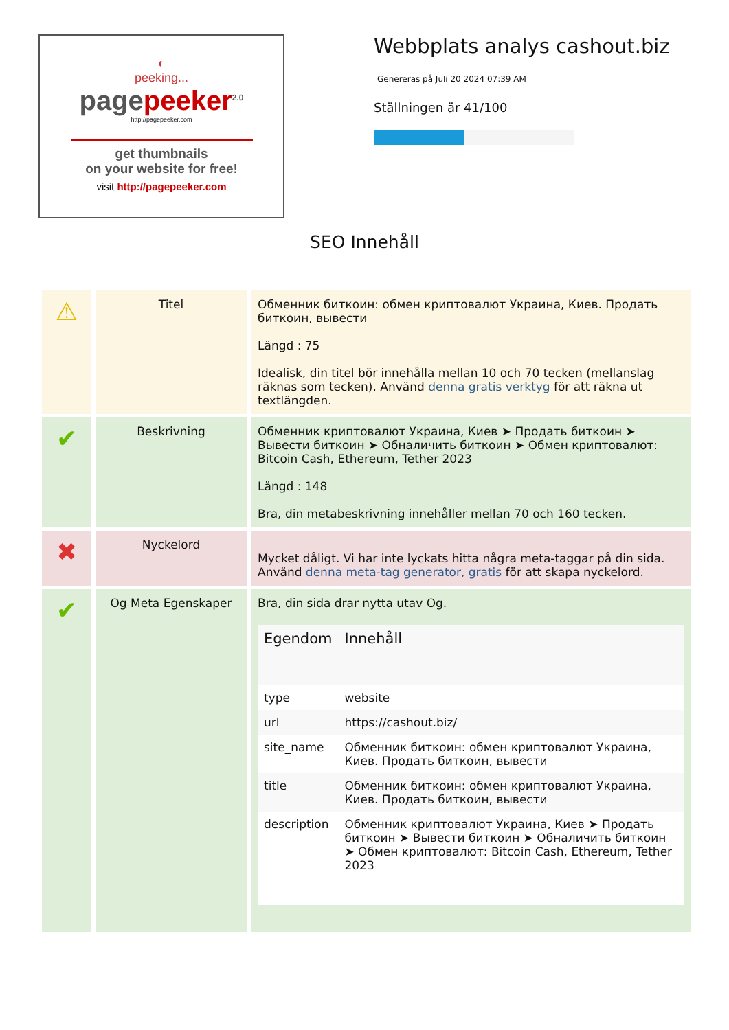◐
peeking...
pagepeeker<sup>2.0</sup>
http://pagepeeker.com
get thumbnails
on your website for free!
visit http://pagepeeker.com
Webbplats analys cashout.biz
Genereras på Juli 20 2024 07:39 AM
Ställningen är 41/100
SEO Innehåll
| ⚠ | Titel | Обменник биткоин: обмен криптовалют Украина, Киев. Продать биткоин, вывести Längd : 75 Idealisk, din titel bör innehålla mellan 10 och 70 tecken (mellanslag räknas som tecken). Använd denna gratis verktyg för att räkna ut textlängden. |
| ✔ | Beskrivning | Обменник криптовалют Украина, Киев ➤ Продать биткоин ➤ Вывести биткоин ➤ Обналичить биткоин ➤ Обмен криптовалют: Bitcoin Cash, Ethereum, Tether 2023 Längd : 148 Bra, din metabeskrivning innehåller mellan 70 och 160 tecken. |
| ✖ | Nyckelord | Mycket dåligt. Vi har inte lyckats hitta några meta-taggar på din sida. Använd denna meta-tag generator, gratis för att skapa nyckelord. |
| ✔ | Og Meta Egenskaper | Bra, din sida drar nytta utav Og. / Egendom / Innehåll / / --- / --- / / type / website / / url / https://cashout.biz/ / / site_name / Обменник биткоин: обмен криптовалют Украина, Киев. Продать биткоин, вывести / / title / Обменник биткоин: обмен криптовалют Украина, Киев. Продать биткоин, вывести / / description / Обменник криптовалют Украина, Киев ➤ Продать биткоин ➤ Вывести биткоин ➤ Обналичить биткоин ➤ Обмен криптовалют: Bitcoin Cash, Ethereum, Tether 2023 / |